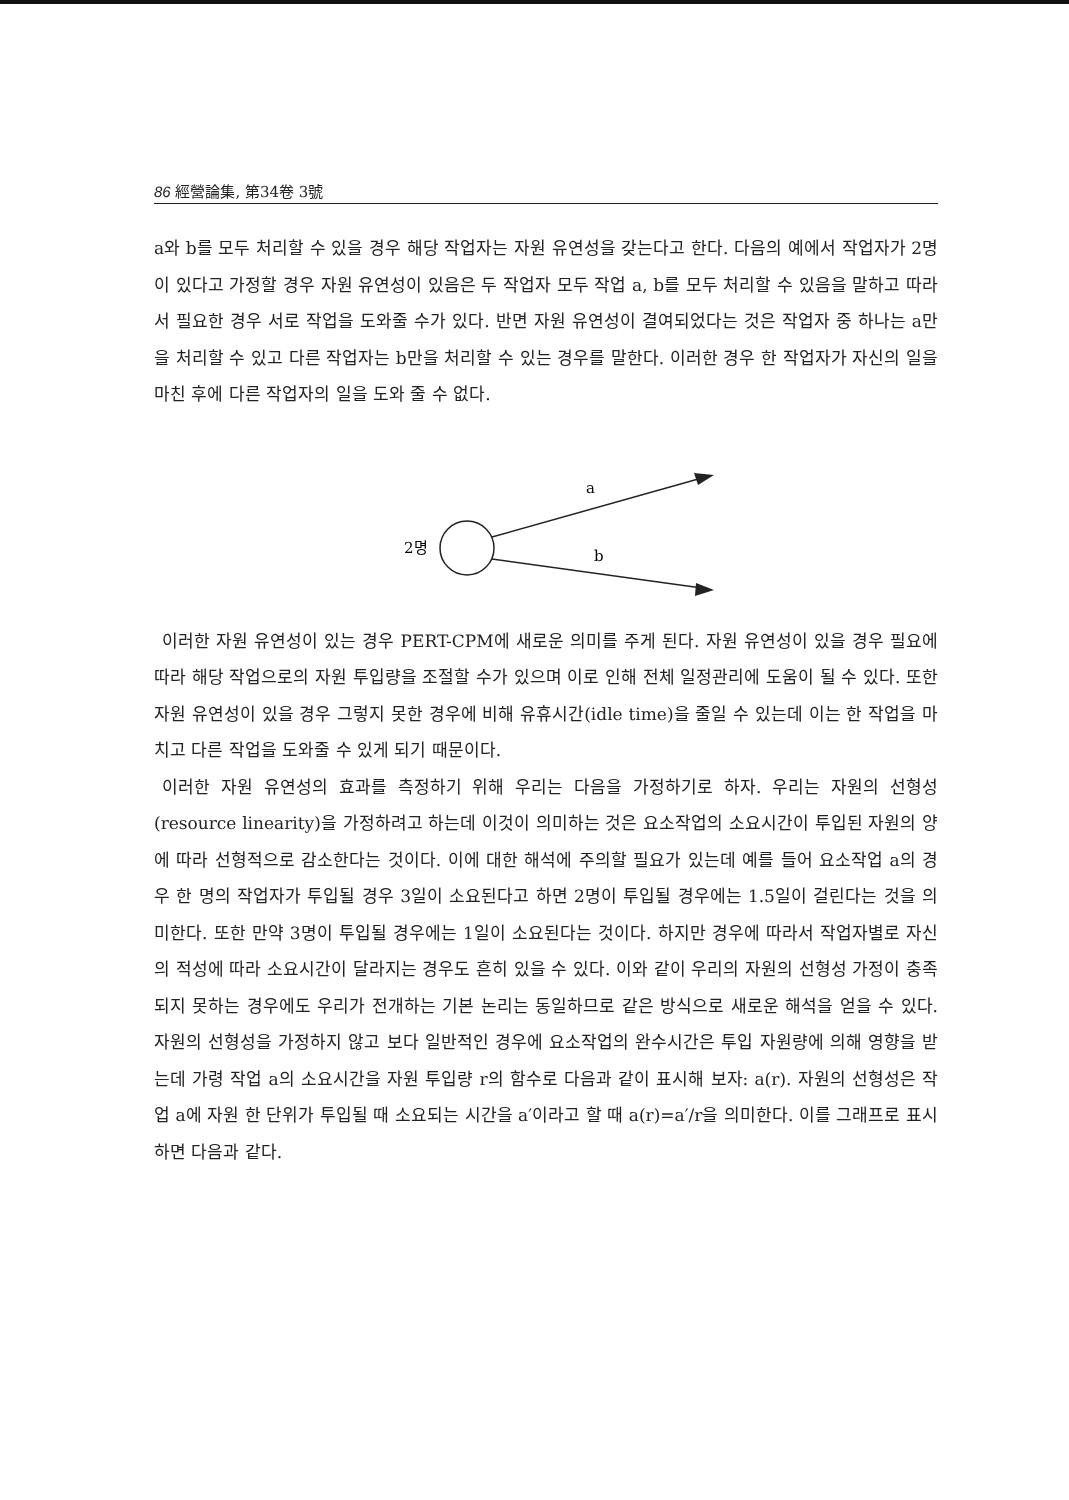86 經營論集, 第34卷 3號
a와 b를 모두 처리할 수 있을 경우 해당 작업자는 자원 유연성을 갖는다고 한다. 다음의 예에서 작업자가 2명이 있다고 가정할 경우 자원 유연성이 있음은 두 작업자 모두 작업 a, b를 모두 처리할 수 있음을 말하고 따라서 필요한 경우 서로 작업을 도와줄 수가 있다. 반면 자원 유연성이 결여되었다는 것은 작업자 중 하나는 a만을 처리할 수 있고 다른 작업자는 b만을 처리할 수 있는 경우를 말한다. 이러한 경우 한 작업자가 자신의 일을 마친 후에 다른 작업자의 일을 도와 줄 수 없다.
2명
a
b
이러한 자원 유연성이 있는 경우 PERT-CPM에 새로운 의미를 주게 된다. 자원 유연성이 있을 경우 필요에 따라 해당 작업으로의 자원 투입량을 조절할 수가 있으며 이로 인해 전체 일정관리에 도움이 될 수 있다. 또한 자원 유연성이 있을 경우 그렇지 못한 경우에 비해 유휴시간(idle time)을 줄일 수 있는데 이는 한 작업을 마치고 다른 작업을 도와줄 수 있게 되기 때문이다.
이러한 자원 유연성의 효과를 측정하기 위해 우리는 다음을 가정하기로 하자. 우리는 자원의 선형성(resource linearity)을 가정하려고 하는데 이것이 의미하는 것은 요소작업의 소요시간이 투입된 자원의 양에 따라 선형적으로 감소한다는 것이다. 이에 대한 해석에 주의할 필요가 있는데 예를 들어 요소작업 a의 경우 한 명의 작업자가 투입될 경우 3일이 소요된다고 하면 2명이 투입될 경우에는 1.5일이 걸린다는 것을 의미한다. 또한 만약 3명이 투입될 경우에는 1일이 소요된다는 것이다. 하지만 경우에 따라서 작업자별로 자신의 적성에 따라 소요시간이 달라지는 경우도 흔히 있을 수 있다. 이와 같이 우리의 자원의 선형성 가정이 충족되지 못하는 경우에도 우리가 전개하는 기본 논리는 동일하므로 같은 방식으로 새로운 해석을 얻을 수 있다. 자원의 선형성을 가정하지 않고 보다 일반적인 경우에 요소작업의 완수시간은 투입 자원량에 의해 영향을 받는데 가령 작업 a의 소요시간을 자원 투입량 r의 함수로 다음과 같이 표시해 보자: a(r). 자원의 선형성은 작업 a에 자원 한 단위가 투입될 때 소요되는 시간을 a′이라고 할 때 a(r)=a′/r을 의미한다. 이를 그래프로 표시하면 다음과 같다.